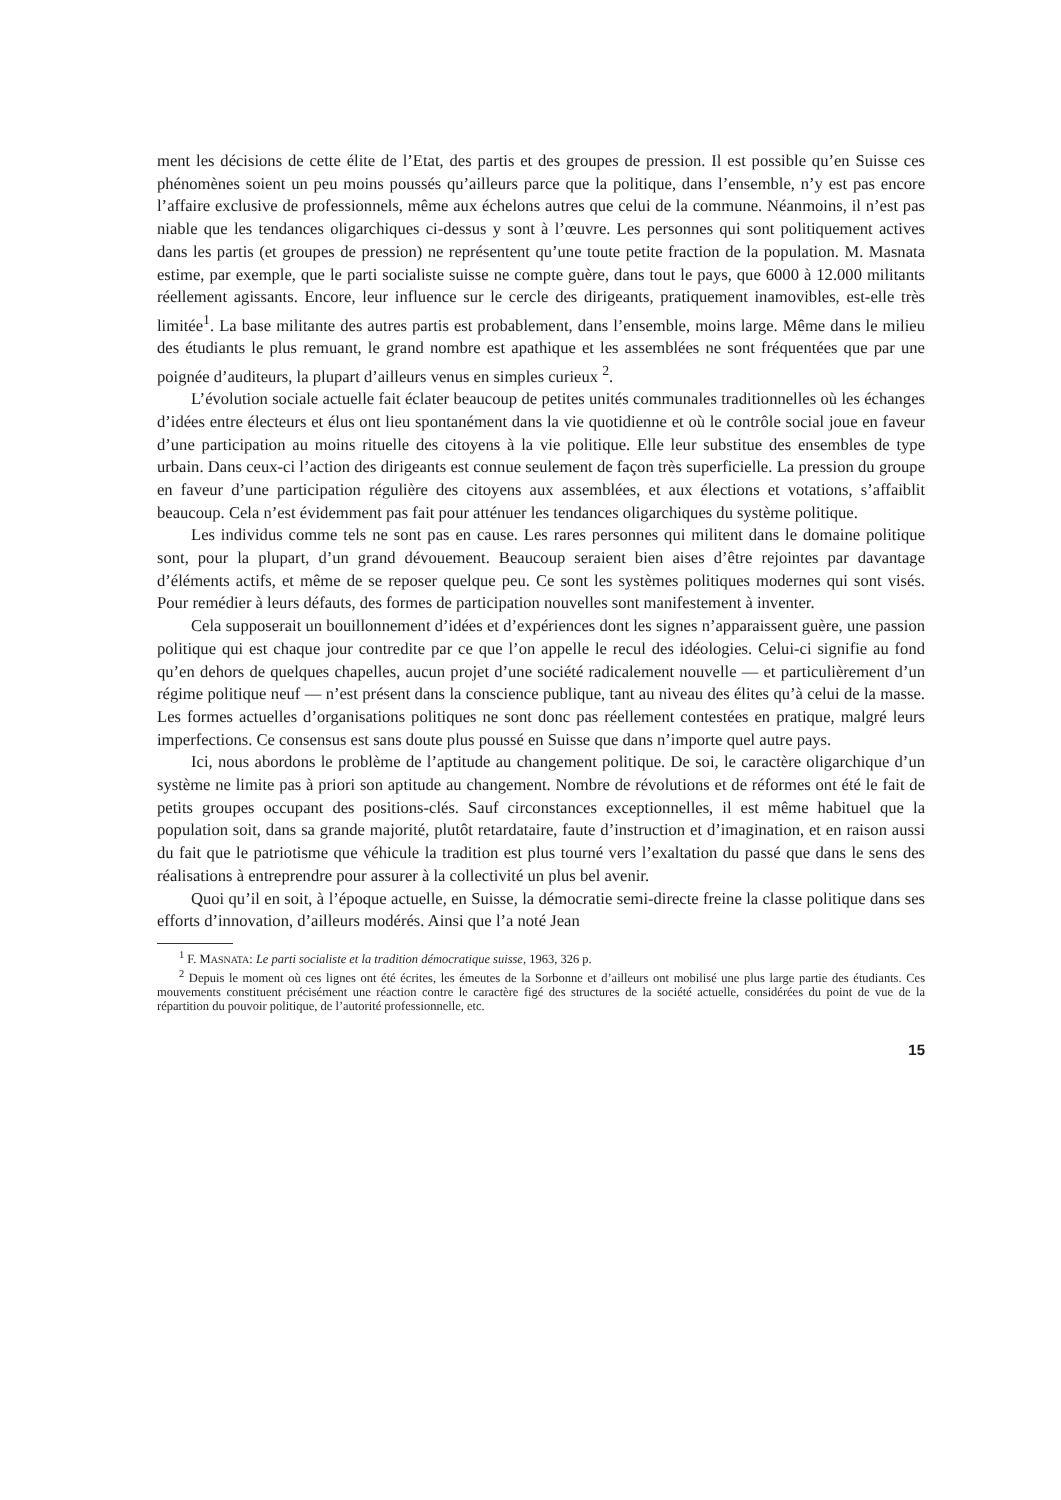ment les décisions de cette élite de l’Etat, des partis et des groupes de pression. Il est possible qu’en Suisse ces phénomènes soient un peu moins poussés qu’ailleurs parce que la politique, dans l’ensemble, n’y est pas encore l’affaire exclusive de professionnels, même aux échelons autres que celui de la commune. Néanmoins, il n’est pas niable que les tendances oligarchiques ci-dessus y sont à l’œuvre. Les personnes qui sont politiquement actives dans les partis (et groupes de pression) ne représentent qu’une toute petite fraction de la population. M. Masnata estime, par exemple, que le parti socialiste suisse ne compte guère, dans tout le pays, que 6000 à 12.000 militants réellement agissants. Encore, leur influence sur le cercle des dirigeants, pratiquement inamovibles, est-elle très limitée<sup>1</sup>. La base militante des autres partis est probablement, dans l’ensemble, moins large. Même dans le milieu des étudiants le plus remuant, le grand nombre est apathique et les assemblées ne sont fréquentées que par une poignée d’auditeurs, la plupart d’ailleurs venus en simples curieux <sup>2</sup>.
L’évolution sociale actuelle fait éclater beaucoup de petites unités communales traditionnelles où les échanges d’idées entre électeurs et élus ont lieu spontanément dans la vie quotidienne et où le contrôle social joue en faveur d’une participation au moins rituelle des citoyens à la vie politique. Elle leur substitue des ensembles de type urbain. Dans ceux-ci l’action des dirigeants est connue seulement de façon très superficielle. La pression du groupe en faveur d’une participation régulière des citoyens aux assemblées, et aux élections et votations, s’affaiblit beaucoup. Cela n’est évidemment pas fait pour atténuer les tendances oligarchiques du système politique.
Les individus comme tels ne sont pas en cause. Les rares personnes qui militent dans le domaine politique sont, pour la plupart, d’un grand dévouement. Beaucoup seraient bien aises d’être rejointes par davantage d’éléments actifs, et même de se reposer quelque peu. Ce sont les systèmes politiques modernes qui sont visés. Pour remédier à leurs défauts, des formes de participation nouvelles sont manifestement à inventer.
Cela supposerait un bouillonnement d’idées et d’expériences dont les signes n’apparaissent guère, une passion politique qui est chaque jour contredite par ce que l’on appelle le recul des idéologies. Celui-ci signifie au fond qu’en dehors de quelques chapelles, aucun projet d’une société radicalement nouvelle — et particulièrement d’un régime politique neuf — n’est présent dans la conscience publique, tant au niveau des élites qu’à celui de la masse. Les formes actuelles d’organisations politiques ne sont donc pas réellement contestées en pratique, malgré leurs imperfections. Ce consensus est sans doute plus poussé en Suisse que dans n’importe quel autre pays.
Ici, nous abordons le problème de l’aptitude au changement politique. De soi, le caractère oligarchique d’un système ne limite pas à priori son aptitude au changement. Nombre de révolutions et de réformes ont été le fait de petits groupes occupant des positions-clés. Sauf circonstances exceptionnelles, il est même habituel que la population soit, dans sa grande majorité, plutôt retardataire, faute d’instruction et d’imagination, et en raison aussi du fait que le patriotisme que véhicule la tradition est plus tourné vers l’exaltation du passé que dans le sens des réalisations à entreprendre pour assurer à la collectivité un plus bel avenir.
Quoi qu’il en soit, à l’époque actuelle, en Suisse, la démocratie semi-directe freine la classe politique dans ses efforts d’innovation, d’ailleurs modérés. Ainsi que l’a noté Jean
<sup>1</sup> F. MASNATA: Le parti socialiste et la tradition démocratique suisse, 1963, 326 p.
<sup>2</sup> Depuis le moment où ces lignes ont été écrites, les émeutes de la Sorbonne et d’ailleurs ont mobilisé une plus large partie des étudiants. Ces mouvements constituent précisément une réaction contre le caractère figé des structures de la société actuelle, considérées du point de vue de la répartition du pouvoir politique, de l’autorité professionnelle, etc.
15